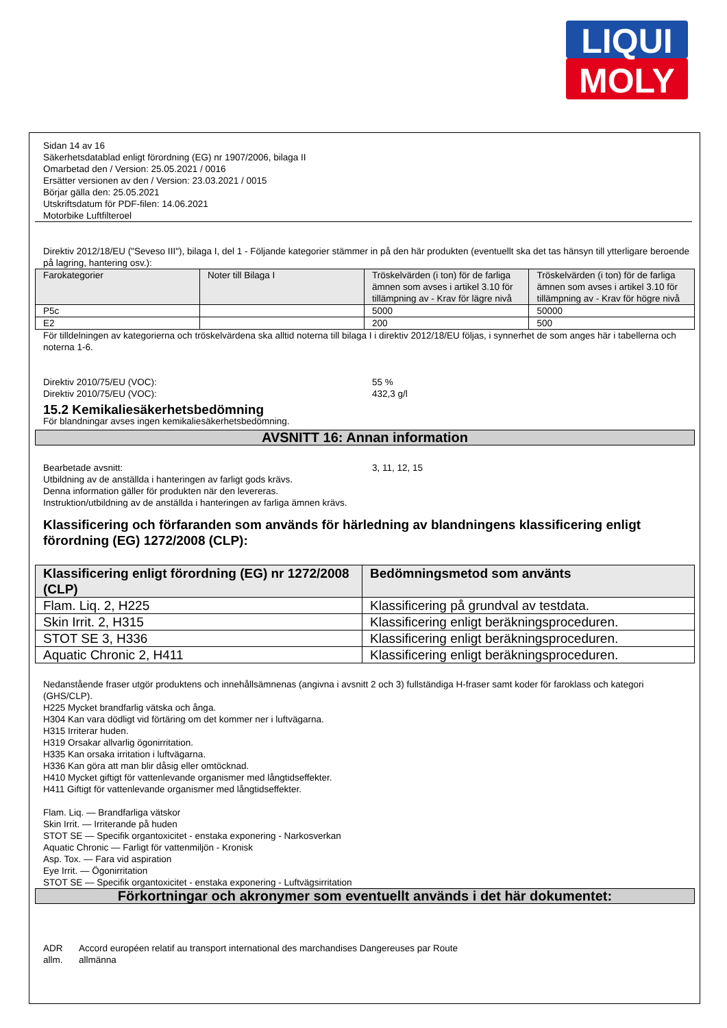LIQUI
MOLY
Sidan 14 av 16
Säkerhetsdatablad enligt förordning (EG) nr 1907/2006, bilaga II
Omarbetad den / Version: 25.05.2021 / 0016
Ersätter versionen av den / Version: 23.03.2021 / 0015
Börjar gälla den: 25.05.2021
Utskriftsdatum för PDF-filen: 14.06.2021
Motorbike Luftfilteroel
Direktiv 2012/18/EU ("Seveso III"), bilaga I, del 1 - Följande kategorier stämmer in på den här produkten (eventuellt ska det tas hänsyn till ytterligare beroende på lagring, hantering osv.):
| Farokategorier | Noter till Bilaga I | Tröskelvärden (i ton) för de farliga ämnen som avses i artikel 3.10 för tillämpning av - Krav för lägre nivå | Tröskelvärden (i ton) för de farliga ämnen som avses i artikel 3.10 för tillämpning av - Krav för högre nivå |
| --- | --- | --- | --- |
| P5c | | 5000 | 50000 |
| E2 | | 200 | 500 |
För tilldelningen av kategorierna och tröskelvärdena ska alltid noterna till bilaga I i direktiv 2012/18/EU följas, i synnerhet de som anges här i tabellerna och noterna 1-6.
Direktiv 2010/75/EU (VOC): 55 %
Direktiv 2010/75/EU (VOC): 432,3 g/l
15.2 Kemikaliesäkerhetsbedömning
För blandningar avses ingen kemikaliesäkerhetsbedömning.
AVSNITT 16: Annan information
Bearbetade avsnitt: 3, 11, 12, 15
Utbildning av de anställda i hanteringen av farligt gods krävs.
Denna information gäller för produkten när den levereras.
Instruktion/utbildning av de anställda i hanteringen av farliga ämnen krävs.
Klassificering och förfaranden som används för härledning av blandningens klassificering enligt förordning (EG) 1272/2008 (CLP):
| Klassificering enligt förordning (EG) nr 1272/2008 (CLP) | Bedömningsmetod som använts |
| --- | --- |
| Flam. Liq. 2, H225 | Klassificering på grundval av testdata. |
| Skin Irrit. 2, H315 | Klassificering enligt beräkningsproceduren. |
| STOT SE 3, H336 | Klassificering enligt beräkningsproceduren. |
| Aquatic Chronic 2, H411 | Klassificering enligt beräkningsproceduren. |
Nedanstående fraser utgör produktens och innehållsämnenas (angivna i avsnitt 2 och 3) fullständiga H-fraser samt koder för faroklass och kategori (GHS/CLP).
H225 Mycket brandfarlig vätska och ånga.
H304 Kan vara dödligt vid förtäring om det kommer ner i luftvägarna.
H315 Irriterar huden.
H319 Orsakar allvarlig ögonirritation.
H335 Kan orsaka irritation i luftvägarna.
H336 Kan göra att man blir dåsig eller omtöcknad.
H410 Mycket giftigt för vattenlevande organismer med långtidseffekter.
H411 Giftigt för vattenlevande organismer med långtidseffekter.
Flam. Liq. — Brandfarliga vätskor
Skin Irrit. — Irriterande på huden
STOT SE — Specifik organtoxicitet - enstaka exponering - Narkosverkan
Aquatic Chronic — Farligt för vattenmiljön - Kronisk
Asp. Tox. — Fara vid aspiration
Eye Irrit. — Ögonirritation
STOT SE — Specifik organtoxicitet - enstaka exponering - Luftvägsirritation
Förkortningar och akronymer som eventuellt används i det här dokumentet:
ADR Accord européen relatif au transport international des marchandises Dangereuses par Route
allm. allmänna